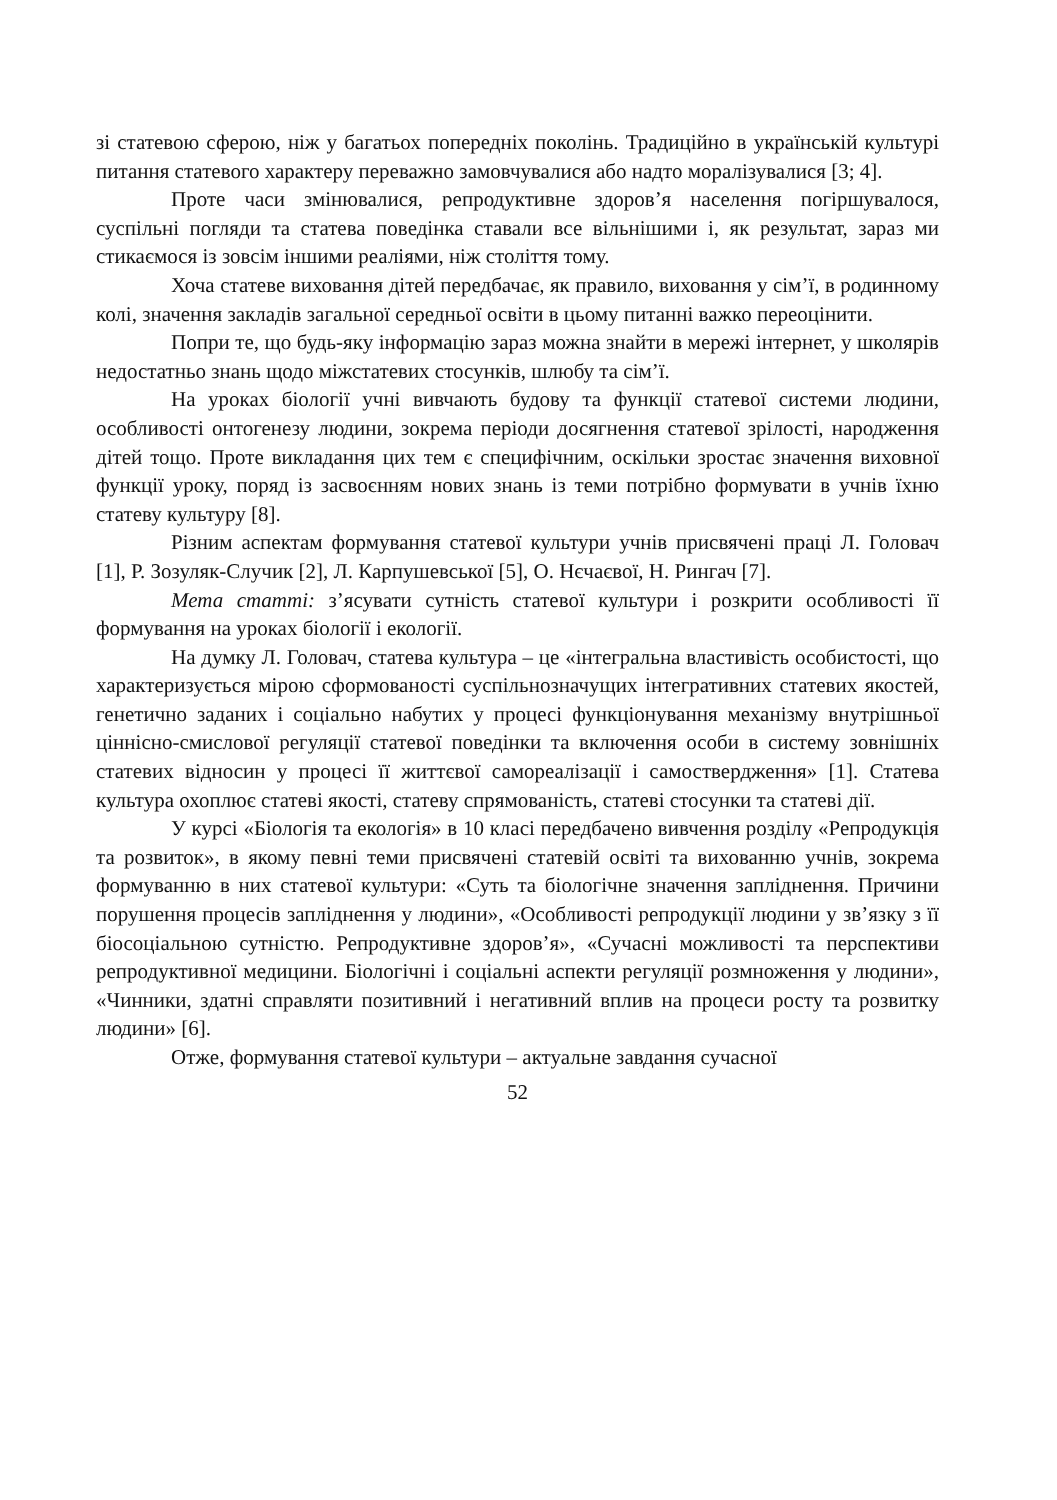зі статевою сферою, ніж у багатьох попередніх поколінь. Традиційно в українській культурі питання статевого характеру переважно замовчувалися або надто моралізувалися [3; 4].
Проте часи змінювалися, репродуктивне здоров’я населення погіршувалося, суспільні погляди та статева поведінка ставали все вільнішими і, як результат, зараз ми стикаємося із зовсім іншими реаліями, ніж століття тому.
Хоча статеве виховання дітей передбачає, як правило, виховання у сім’ї, в родинному колі, значення закладів загальної середньої освіти в цьому питанні важко переоцінити.
Попри те, що будь-яку інформацію зараз можна знайти в мережі інтернет, у школярів недостатньо знань щодо міжстатевих стосунків, шлюбу та сім’ї.
На уроках біології учні вивчають будову та функції статевої системи людини, особливості онтогенезу людини, зокрема періоди досягнення статевої зрілості, народження дітей тощо. Проте викладання цих тем є специфічним, оскільки зростає значення виховної функції уроку, поряд із засвоєнням нових знань із теми потрібно формувати в учнів їхню статеву культуру [8].
Різним аспектам формування статевої культури учнів присвячені праці Л. Головач [1], Р. Зозуляк-Случик [2], Л. Карпушевської [5], О. Нєчаєвої, Н. Рингач [7].
Мета статті: з’ясувати сутність статевої культури і розкрити особливості її формування на уроках біології і екології.
На думку Л. Головач, статева культура – це «інтегральна властивість особистості, що характеризується мірою сформованості суспільнозначущих інтегративних статевих якостей, генетично заданих і соціально набутих у процесі функціонування механізму внутрішньої ціннісно-смислової регуляції статевої поведінки та включення особи в систему зовнішніх статевих відносин у процесі її життєвої самореалізації і самоствердження» [1]. Статева культура охоплює статеві якості, статеву спрямованість, статеві стосунки та статеві дії.
У курсі «Біологія та екологія» в 10 класі передбачено вивчення розділу «Репродукція та розвиток», в якому певні теми присвячені статевій освіті та вихованню учнів, зокрема формуванню в них статевої культури: «Суть та біологічне значення запліднення. Причини порушення процесів запліднення у людини», «Особливості репродукції людини у зв’язку з її біосоціальною сутністю. Репродуктивне здоров’я», «Сучасні можливості та перспективи репродуктивної медицини. Біологічні і соціальні аспекти регуляції розмноження у людини», «Чинники, здатні справляти позитивний і негативний вплив на процеси росту та розвитку людини» [6].
Отже, формування статевої культури – актуальне завдання сучасної
52